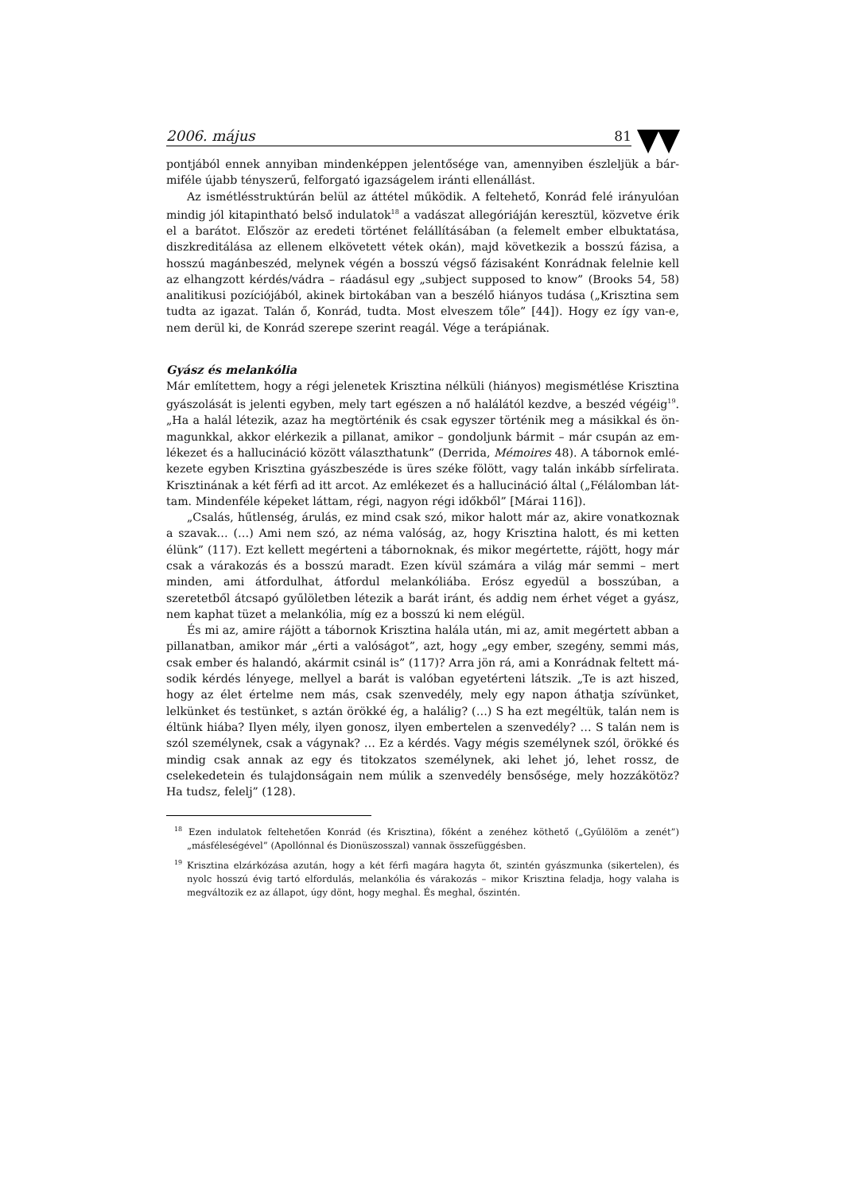2006. május 81
pontjából ennek annyiban mindenképpen jelentősége van, amennyiben észleljük a bár­miféle újabb tényszerű, felforgató igazságelem iránti ellenállást.
Az ismétlésstruktúrán belül az áttétel működik. A feltehető, Konrád felé irányulóan mindig jól kitapintható belső indulatok<sup>18</sup> a vadászat allegóriáján keresztül, közvetve érik el a barátot. Először az eredeti történet felállításában (a felemelt ember elbuktatása, diszk­reditálása az ellenem elkövetett vétek okán), majd következik a bosszú fázisa, a hosszú magánbeszéd, melynek végén a bosszú végső fázisaként Konrádnak felelnie kell az el­hangzott kérdés/vádra – ráadásul egy „subject supposed to know” (Brooks 54, 58) analiti­kusi pozíciójából, akinek birtokában van a beszélő hiányos tudása („Krisztina sem tudta az igazat. Talán ő, Konrád, tudta. Most elveszem tőle” [44]). Hogy ez így van-e, nem derül ki, de Konrád szerepe szerint reagál. Vége a terápiának.
Gyász és melankólia
Már említettem, hogy a régi jelenetek Krisztina nélküli (hiányos) megismétlése Krisztina gyászolását is jelenti egyben, mely tart egészen a nő halálától kezdve, a beszéd végéig<sup>19</sup>. „Ha a halál létezik, azaz ha megtörténik és csak egyszer történik meg a másikkal és ön­magunkkal, akkor elérkezik a pillanat, amikor – gondoljunk bármit – már csupán az em­lékezet és a hallucináció között választhatunk” (Derrida, Mémoires 48). A tábornok emlé­kezete egyben Krisztina gyászbeszéde is üres széke fölött, vagy talán inkább sírfelirata. Krisztinának a két férfi ad itt arcot. Az emlékezet és a hallucináció által („Félálomban lát­tam. Mindenféle képeket láttam, régi, nagyon régi időkből” [Márai 116]).
„Csalás, hűtlenség, árulás, ez mind csak szó, mikor halott már az, akire vonatkoznak a szavak… (…) Ami nem szó, az néma valóság, az, hogy Krisztina halott, és mi ketten élünk” (117). Ezt kellett megérteni a tábornoknak, és mikor megértette, rájött, hogy már csak a várakozás és a bosszú maradt. Ezen kívül számára a világ már semmi – mert minden, ami átfordulhat, átfordul melankóliába. Erósz egyedül a bosszúban, a szeretetből átcsapó gyűlöletben létezik a barát iránt, és addig nem érhet véget a gyász, nem kaphat tüzet a me­lankólia, míg ez a bosszú ki nem elégül.
És mi az, amire rájött a tábornok Krisztina halála után, mi az, amit megértett abban a pillanatban, amikor már „érti a valóságot”, azt, hogy „egy ember, szegény, semmi más, csak ember és halandó, akármit csinál is” (117)? Arra jön rá, ami a Konrádnak feltett má­sodik kérdés lényege, mellyel a barát is valóban egyetérteni látszik. „Te is azt hiszed, hogy az élet értelme nem más, csak szenvedély, mely egy napon áthatja szívünket, lelkünket és testünket, s aztán örökké ég, a halálig? (…) S ha ezt megéltük, talán nem is éltünk hiába? Ilyen mély, ilyen gonosz, ilyen embertelen a szenvedély? … S talán nem is szól személy­nek, csak a vágynak? … Ez a kérdés. Vagy mégis személynek szól, örökké és mindig csak annak az egy és titokzatos személynek, aki lehet jó, lehet rossz, de cselekedetein és tulaj­donságain nem múlik a szenvedély bensősége, mely hozzákötöz? Ha tudsz, felelj” (128).
<sup>18</sup> Ezen indulatok feltehetően Konrád (és Krisztina), főként a zenéhez köthető („Gyűlölöm a zenét”) „másféleségével” (Apollónnal és Dionüszosszal) vannak összefüggésben.
<sup>19</sup> Krisztina elzárkózása azután, hogy a két férfi magára hagyta őt, szintén gyászmunka (sikertelen), és nyolc hosszú évig tartó elfordulás, melankólia és várakozás – mikor Krisztina feladja, hogy valaha is megváltozik ez az állapot, úgy dönt, hogy meghal. És meghal, őszintén.